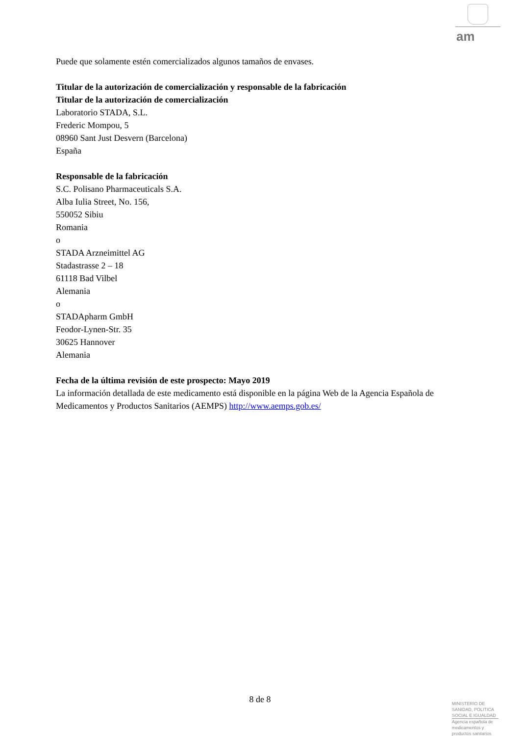am
Puede que solamente estén comercializados algunos tamaños de envases.
Titular de la autorización de comercialización y responsable de la fabricación
Titular de la autorización de comercialización
Laboratorio STADA, S.L.
Frederic Mompou, 5
08960 Sant Just Desvern (Barcelona)
España
Responsable de la fabricación
S.C. Polisano Pharmaceuticals S.A.
Alba Iulia Street, No. 156,
550052 Sibiu
Romania
o
STADA Arzneimittel AG
Stadastrasse 2 – 18
61118 Bad Vilbel
Alemania
o
STADApharm GmbH
Feodor-Lynen-Str. 35
30625 Hannover
Alemania
Fecha de la última revisión de este prospecto: Mayo 2019
La información detallada de este medicamento está disponible en la página Web de la Agencia Española de Medicamentos y Productos Sanitarios (AEMPS) http://www.aemps.gob.es/
8 de 8
MINISTERIO DE
SANIDAD, POLITICA
SOCIAL E IGUALDAD
Agencia española de
medicamentos y
productos sanitarios